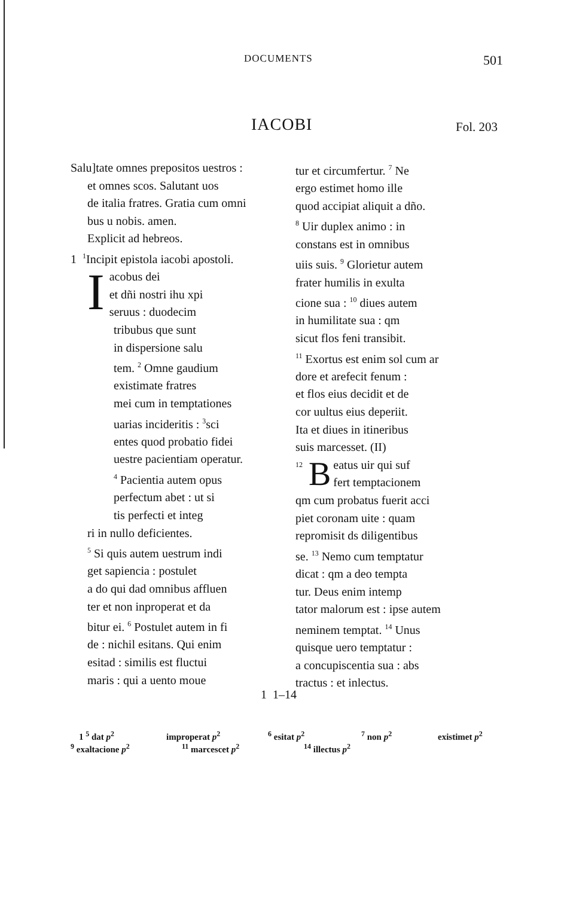DOCUMENTS 501
IACOBI Fol. 203
Salu]tate omnes prepositos uestros :
et omnes scos. Salutant uos
de italia fratres. Gratia cum omni
bus u nobis. amen.
Explicit ad hebreos.
1 <sup>1</sup>Incipit epistola iacobi apostoli.
I
acobus dei
et dñi nostri ihu xpi
seruus : duodecim
tribubus que sunt
in dispersione salu
tem. <sup>2</sup> Omne gaudium
existimate fratres
mei cum in temptationes
uarias incideritis : <sup>3</sup>sci
entes quod probatio fidei
uestre pacientiam operatur.
<sup>4</sup> Pacientia autem opus
perfectum abet : ut si
tis perfecti et integ
ri in nullo deficientes.
<sup>5</sup> Si quis autem uestrum indi
get sapiencia : postulet
a do qui dad omnibus affluen
ter et non inproperat et da
bitur ei. <sup>6</sup> Postulet autem in fi
de : nichil esitans. Qui enim
esitad : similis est fluctui
maris : qui a uento moue
tur et circumfertur. <sup>7</sup> Ne
ergo estimet homo ille
quod accipiat aliquit a dño.
<sup>8</sup> Uir duplex animo : in
constans est in omnibus
uiis suis. <sup>9</sup> Glorietur autem
frater humilis in exulta
cione sua : <sup>10</sup> diues autem
in humilitate sua : qm
sicut flos feni transibit.
<sup>11</sup> Exortus est enim sol cum ar
dore et arefecit fenum :
et flos eius decidit et de
cor uultus eius deperiit.
Ita et diues in itineribus
suis marcesset. (II)
<sup>12</sup> B
eatus uir qui suf
fert temptacionem
qm cum probatus fuerit acci
piet coronam uite : quam
repromisit ds diligentibus
se. <sup>13</sup> Nemo cum temptatur
dicat : qm a deo tempta
tur. Deus enim intemp
tator malorum est : ipse autem
neminem temptat. <sup>14</sup> Unus
quisque uero temptatur :
a concupiscentia sua : abs
tractus : et inlectus.
1 1–14
1 <sup>5</sup> dat p<sup>2</sup> improperat p<sup>2</sup> <sup>6</sup> esitat p<sup>2</sup> <sup>7</sup> non p<sup>2</sup> existimet p<sup>2</sup>
<sup>9</sup> exaltacione p<sup>2</sup> <sup>11</sup> marcescet p<sup>2</sup> <sup>14</sup> illectus p<sup>2</sup>